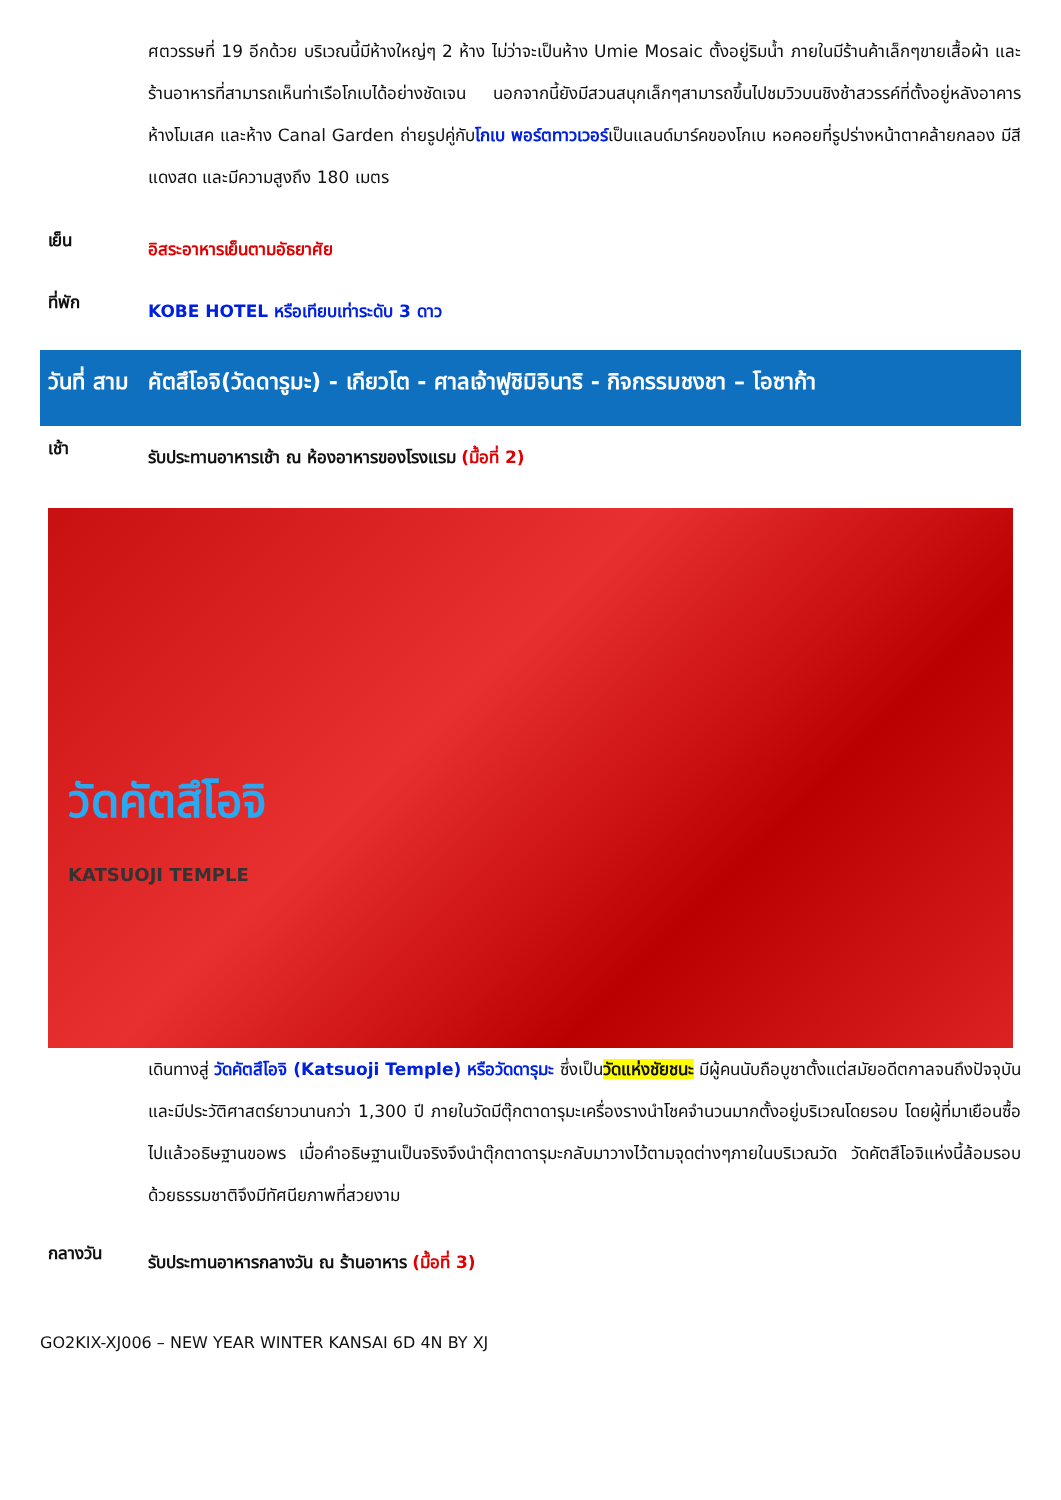ศตวรรษที่ 19 อีกด้วย บริเวณนี้มีห้างใหญ่ๆ 2 ห้าง ไม่ว่าจะเป็นห้าง Umie Mosaic ตั้งอยู่ริมน้ำ ภายในมีร้านค้าเล็กๆขายเสื้อผ้า และร้านอาหารที่สามารถเห็นท่าเรือโกเบได้อย่างชัดเจน นอกจากนี้ยังมีสวนสนุกเล็กๆสามารถขึ้นไปชมวิวบนชิงช้าสวรรค์ที่ตั้งอยู่หลังอาคารห้างโมเสค และห้าง Canal Garden ถ่ายรูปคู่กับโกเบ พอร์ตทาวเวอร์เป็นแลนด์มาร์คของโกเบ หอคอยที่รูปร่างหน้าตาคล้ายกลอง มีสีแดงสด และมีความสูงถึง 180 เมตร
เย็น
อิสระอาหารเย็นตามอัธยาศัย
ที่พัก
KOBE HOTEL หรือเทียบเท่าระดับ 3 ดาว
วันที่ สาม
คัตสึโอจิ(วัดดารูมะ) - เกียวโต - ศาลเจ้าฟูชิมิอินาริ - กิจกรรมชงชา – โอซาก้า
เช้า
รับประทานอาหารเช้า ณ ห้องอาหารของโรงแรม (มื้อที่ 2)
วัดคัตสึโอจิ
KATSUOJI TEMPLE
เดินทางสู่ วัดคัตสึโอจิ (Katsuoji Temple) หรือวัดดารุมะ ซึ่งเป็นวัดแห่งชัยชนะ มีผู้คนนับถือบูชาตั้งแต่สมัยอดีตกาลจนถึงปัจจุบันและมีประวัติศาสตร์ยาวนานกว่า 1,300 ปี ภายในวัดมีตุ๊กตาดารุมะเครื่องรางนำโชคจำนวนมากตั้งอยู่บริเวณโดยรอบ โดยผู้ที่มาเยือนซื้อไปแล้วอธิษฐานขอพร เมื่อคำอธิษฐานเป็นจริงจึงนำตุ๊กตาดารุมะกลับมาวางไว้ตามจุดต่างๆภายในบริเวณวัด วัดคัตสึโอจิแห่งนี้ล้อมรอบด้วยธรรมชาติจึงมีทัศนียภาพที่สวยงาม
กลางวัน
รับประทานอาหารกลางวัน ณ ร้านอาหาร (มื้อที่ 3)
GO2KIX-XJ006 – NEW YEAR WINTER KANSAI 6D 4N BY XJ